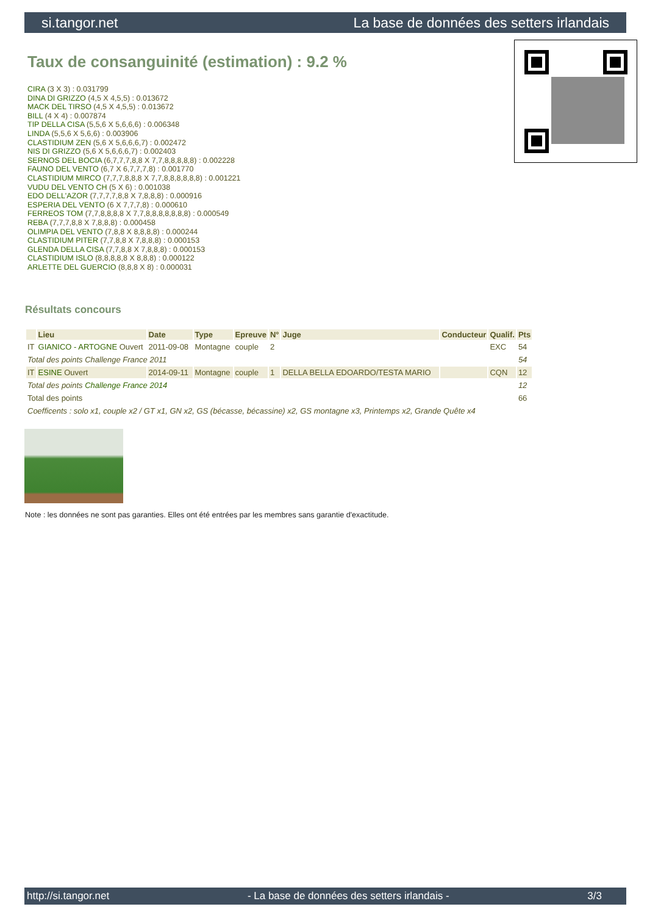si.tangor.net La base de données des setters irlandais
Taux de consanguinité (estimation) : 9.2 %
CIRA (3 X 3) : 0.031799
DINA DI GRIZZO (4,5 X 4,5,5) : 0.013672
MACK DEL TIRSO (4,5 X 4,5,5) : 0.013672
BILL (4 X 4) : 0.007874
TIP DELLA CISA (5,5,6 X 5,6,6,6) : 0.006348
LINDA (5,5,6 X 5,6,6) : 0.003906
CLASTIDIUM ZEN (5,6 X 5,6,6,6,7) : 0.002472
NIS DI GRIZZO (5,6 X 5,6,6,6,7) : 0.002403
SERNOS DEL BOCIA (6,7,7,7,8,8 X 7,7,8,8,8,8,8) : 0.002228
FAUNO DEL VENTO (6,7 X 6,7,7,7,8) : 0.001770
CLASTIDIUM MIRCO (7,7,7,8,8,8 X 7,7,8,8,8,8,8,8) : 0.001221
VUDU DEL VENTO CH (5 X 6) : 0.001038
EDO DELL'AZOR (7,7,7,7,8,8 X 7,8,8,8) : 0.000916
ESPERIA DEL VENTO (6 X 7,7,7,8) : 0.000610
FERREOS TOM (7,7,8,8,8,8 X 7,7,8,8,8,8,8,8,8) : 0.000549
REBA (7,7,7,8,8 X 7,8,8,8) : 0.000458
OLIMPIA DEL VENTO (7,8,8 X 8,8,8,8) : 0.000244
CLASTIDIUM PITER (7,7,8,8 X 7,8,8,8) : 0.000153
GLENDA DELLA CISA (7,7,8,8 X 7,8,8,8) : 0.000153
CLASTIDIUM ISLO (8,8,8,8,8 X 8,8,8) : 0.000122
ARLETTE DEL GUERCIO (8,8,8 X 8) : 0.000031
Résultats concours
| | Lieu | Date | Type | Epreuve | N° | Juge | Conducteur | Qualif. | Pts |
| --- | --- | --- | --- | --- | --- | --- | --- | --- | --- |
| IT | GIANICO - ARTOGNE Ouvert | 2011-09-08 | Montagne | couple | 2 | | | EXC | 54 |
| Total des points Challenge France 2011 | | | | | | | | | 54 |
| IT | ESINE Ouvert | 2014-09-11 | Montagne | couple | 1 | DELLA BELLA EDOARDO/TESTA MARIO | | CQN | 12 |
| Total des points Challenge France 2014 | | | | | | | | | 12 |
| Total des points | | | | | | | | | 66 |
| Coefficents : solo x1, couple x2 / GT x1, GN x2, GS (bécasse, bécassine) x2, GS montagne x3, Printemps x2, Grande Quête x4 | | | | | | | | | |
Note : les données ne sont pas garanties. Elles ont été entrées par les membres sans garantie d'exactitude.
http://si.tangor.net - La base de données des setters irlandais - 3/3